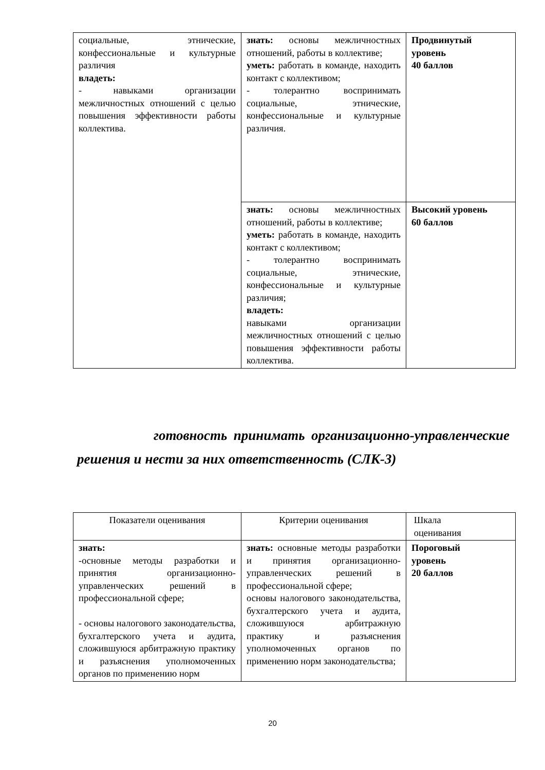| социальные, этнические, конфессиональные и культурные различия владеть: - навыками организации межличностных отношений с целью повышения эффективности работы коллектива. | знать: основы межличностных отношений, работы в коллективе; уметь: работать в команде, находить контакт с коллективом; - толерантно воспринимать социальные, этнические, конфессиональные и культурные различия. | Продвинутый уровень 40 баллов |
| | знать: основы межличностных отношений, работы в коллективе; уметь: работать в команде, находить контакт с коллективом; - толерантно воспринимать социальные, этнические, конфессиональные и культурные различия; владеть: навыками организации межличностных отношений с целью повышения эффективности работы коллектива. | Высокий уровень 60 баллов |
готовность принимать организационно-управленческие решения и нести за них ответственность (СЛК-3)
| Показатели оценивания | Критерии оценивания | Шкала оценивания |
| знать: -основные методы разработки и принятия организационно-управленческих решений в профессиональной сфере; - основы налогового законодательства, бухгалтерского учета и аудита, сложившуюся арбитражную практику и разъяснения уполномоченных органов по применению норм | знать: основные методы разработки и принятия организационно-управленческих решений в профессиональной сфере; основы налогового законодательства, бухгалтерского учета и аудита, сложившуюся арбитражную практику и разъяснения уполномоченных органов по применению норм законодательства; | Пороговый уровень 20 баллов |
20